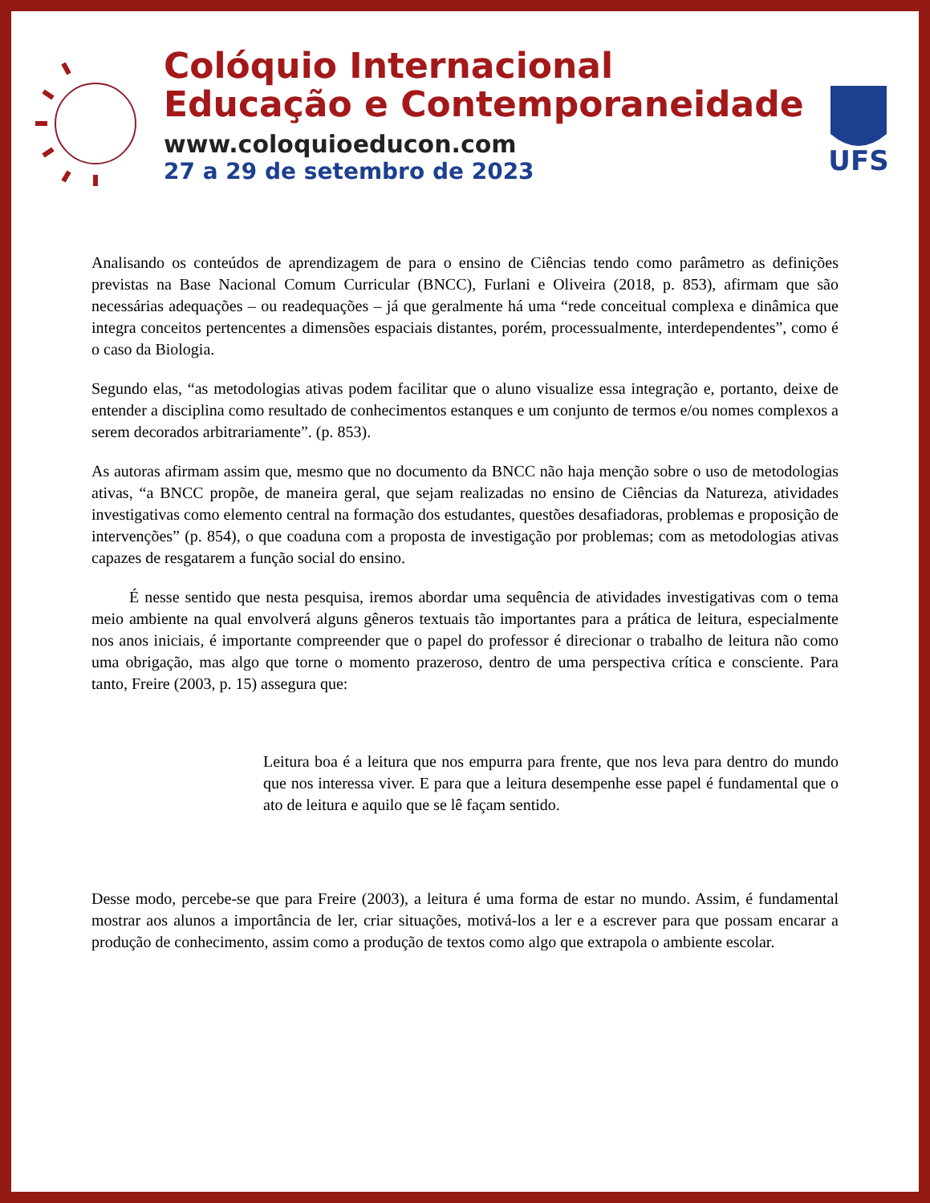Colóquio Internacional
Educação e Contemporaneidade
www.coloquioeducon.com
27 a 29 de setembro de 2023
UFS
Analisando os conteúdos de aprendizagem de para o ensino de Ciências tendo como parâmetro as definições previstas na Base Nacional Comum Curricular (BNCC), Furlani e Oliveira (2018, p. 853), afirmam que são necessárias adequações – ou readequações – já que geralmente há uma “rede conceitual complexa e dinâmica que integra conceitos pertencentes a dimensões espaciais distantes, porém, processualmente, interdependentes”, como é o caso da Biologia.
Segundo elas, “as metodologias ativas podem facilitar que o aluno visualize essa integração e, portanto, deixe de entender a disciplina como resultado de conhecimentos estanques e um conjunto de termos e/ou nomes complexos a serem decorados arbitrariamente”. (p. 853).
As autoras afirmam assim que, mesmo que no documento da BNCC não haja menção sobre o uso de metodologias ativas, “a BNCC propõe, de maneira geral, que sejam realizadas no ensino de Ciências da Natureza, atividades investigativas como elemento central na formação dos estudantes, questões desafiadoras, problemas e proposição de intervenções” (p. 854), o que coaduna com a proposta de investigação por problemas; com as metodologias ativas capazes de resgatarem a função social do ensino.
É nesse sentido que nesta pesquisa, iremos abordar uma sequência de atividades investigativas com o tema meio ambiente na qual envolverá alguns gêneros textuais tão importantes para a prática de leitura, especialmente nos anos iniciais, é importante compreender que o papel do professor é direcionar o trabalho de leitura não como uma obrigação, mas algo que torne o momento prazeroso, dentro de uma perspectiva crítica e consciente. Para tanto, Freire (2003, p. 15) assegura que:
Leitura boa é a leitura que nos empurra para frente, que nos leva para dentro do mundo que nos interessa viver. E para que a leitura desempenhe esse papel é fundamental que o ato de leitura e aquilo que se lê façam sentido.
Desse modo, percebe-se que para Freire (2003), a leitura é uma forma de estar no mundo. Assim, é fundamental mostrar aos alunos a importância de ler, criar situações, motivá-los a ler e a escrever para que possam encarar a produção de conhecimento, assim como a produção de textos como algo que extrapola o ambiente escolar.